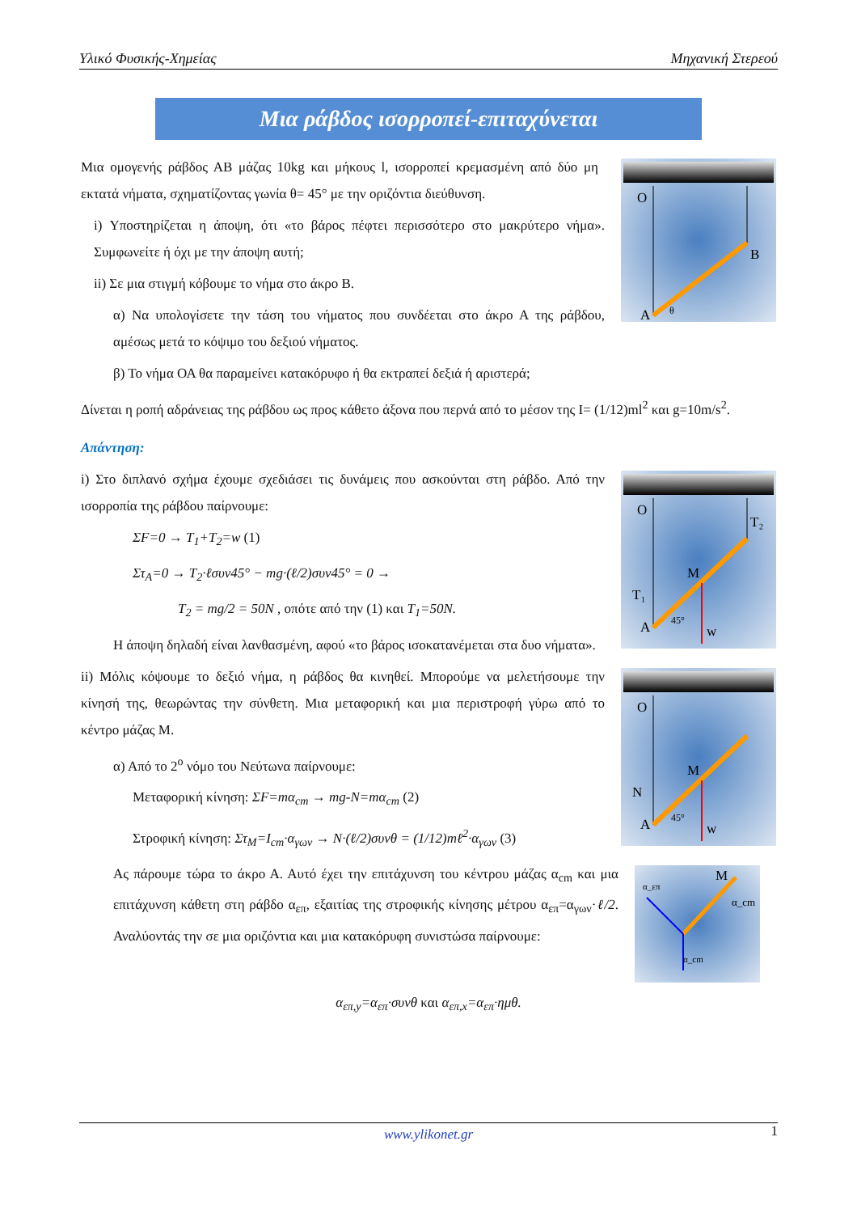Υλικό Φυσικής-Χημείας Μηχανική Στερεού
Μια ράβδος ισορροπεί-επιταχύνεται
O
B
A
θ
Μια ομογενής ράβδος ΑΒ μάζας 10kg και μήκους l, ισορροπεί κρεμασμένη από δύο μη εκτατά νήματα, σχηματίζοντας γωνία θ= 45° με την οριζόντια διεύθυνση.
i) Υποστηρίζεται η άποψη, ότι «το βάρος πέφτει περισσότερο στο μακρύτερο νήμα». Συμφωνείτε ή όχι με την άποψη αυτή;
ii) Σε μια στιγμή κόβουμε το νήμα στο άκρο Β.
α) Να υπολογίσετε την τάση του νήματος που συνδέεται στο άκρο Α της ράβδου, αμέσως μετά το κόψιμο του δεξιού νήματος.
β) Το νήμα ΟΑ θα παραμείνει κατακόρυφο ή θα εκτραπεί δεξιά ή αριστερά;
Δίνεται η ροπή αδράνειας της ράβδου ως προς κάθετο άξονα που περνά από το μέσον της I= (1/12)ml<sup>2</sup> και g=10m/s<sup>2</sup>.
Απάντηση:
O
T₂
M
T₁
w
A
45°
i) Στο διπλανό σχήμα έχουμε σχεδιάσει τις δυνάμεις που ασκούνται στη ράβδο. Από την ισορροπία της ράβδου παίρνουμε:
ΣF=0 → T<sub>1</sub>+T<sub>2</sub>=w (1)
Στ<sub>A</sub>=0 → T<sub>2</sub>·ℓσυν45° − mg·(ℓ/2)συν45° = 0 →
T<sub>2</sub> = mg/2 = 50N , οπότε από την (1) και T<sub>1</sub>=50N.
Η άποψη δηλαδή είναι λανθασμένη, αφού «το βάρος ισοκατανέμεται στα δυο νήματα».
O
M
N
w
A
45°
ii) Μόλις κόψουμε το δεξιό νήμα, η ράβδος θα κινηθεί. Μπορούμε να μελετήσουμε την κίνησή της, θεωρώντας την σύνθετη. Μια μεταφορική και μια περιστροφή γύρω από το κέντρο μάζας Μ.
α) Από το 2<sup>ο</sup> νόμο του Νεύτωνα παίρνουμε:
Μεταφορική κίνηση: ΣF=mα<sub>cm</sub> → mg-N=mα<sub>cm</sub> (2)
Στροφική κίνηση: Στ<sub>M</sub>=I<sub>cm</sub>·α<sub>γων</sub> → N·(ℓ/2)συνθ = (1/12)mℓ<sup>2</sup>·α<sub>γων</sub> (3)
M
α_cm
α_επ
α_cm
Ας πάρουμε τώρα το άκρο Α. Αυτό έχει την επιτάχυνση του κέντρου μάζας α<sub>cm</sub> και μια επιτάχυνση κάθετη στη ράβδο α<sub>επ</sub>, εξαιτίας της στροφικής κίνησης μέτρου α<sub>επ</sub>=α<sub>γων</sub>·ℓ/2. Αναλύοντάς την σε μια οριζόντια και μια κατακόρυφη συνιστώσα παίρνουμε:
α<sub>επ,y</sub>=α<sub>επ</sub>·συνθ και α<sub>επ,x</sub>=α<sub>επ</sub>·ημθ.
www.ylikonet.gr 1